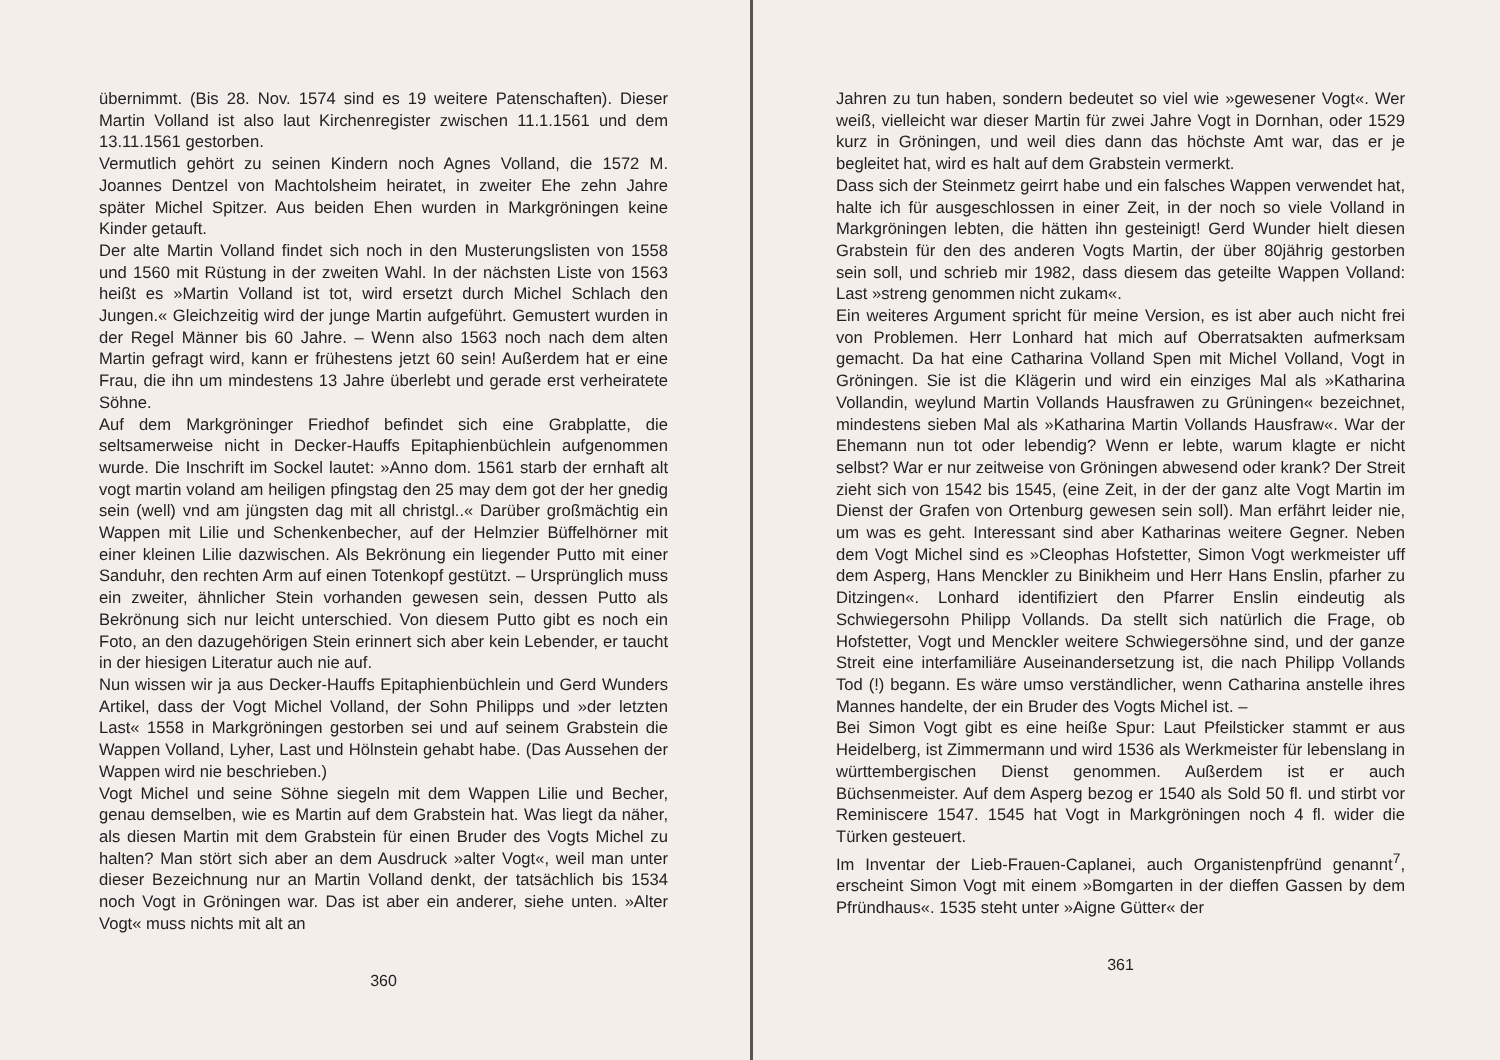übernimmt. (Bis 28. Nov. 1574 sind es 19 weitere Patenschaften). Dieser Martin Volland ist also laut Kirchenregister zwischen 11.1.1561 und dem 13.11.1561 gestorben.
Vermutlich gehört zu seinen Kindern noch Agnes Volland, die 1572 M. Joannes Dentzel von Machtolsheim heiratet, in zweiter Ehe zehn Jahre später Michel Spitzer. Aus beiden Ehen wurden in Markgröningen keine Kinder getauft.
Der alte Martin Volland findet sich noch in den Musterungslisten von 1558 und 1560 mit Rüstung in der zweiten Wahl. In der nächsten Liste von 1563 heißt es »Martin Volland ist tot, wird ersetzt durch Michel Schlach den Jungen.« Gleichzeitig wird der junge Martin aufgeführt. Gemustert wurden in der Regel Männer bis 60 Jahre. – Wenn also 1563 noch nach dem alten Martin gefragt wird, kann er frühestens jetzt 60 sein! Außerdem hat er eine Frau, die ihn um mindestens 13 Jahre überlebt und gerade erst verheiratete Söhne.
Auf dem Markgröninger Friedhof befindet sich eine Grabplatte, die seltsamerweise nicht in Decker-Hauffs Epitaphienbüchlein aufgenommen wurde. Die Inschrift im Sockel lautet: »Anno dom. 1561 starb der ernhaft alt vogt martin voland am heiligen pfingstag den 25 may dem got der her gnedig sein (well) vnd am jüngsten dag mit all christgl..« Darüber großmächtig ein Wappen mit Lilie und Schenkenbecher, auf der Helmzier Büffelhörner mit einer kleinen Lilie dazwischen. Als Bekrönung ein liegender Putto mit einer Sanduhr, den rechten Arm auf einen Totenkopf gestützt. – Ursprünglich muss ein zweiter, ähnlicher Stein vorhanden gewesen sein, dessen Putto als Bekrönung sich nur leicht unterschied. Von diesem Putto gibt es noch ein Foto, an den dazugehörigen Stein erinnert sich aber kein Lebender, er taucht in der hiesigen Literatur auch nie auf.
Nun wissen wir ja aus Decker-Hauffs Epitaphienbüchlein und Gerd Wunders Artikel, dass der Vogt Michel Volland, der Sohn Philipps und »der letzten Last« 1558 in Markgröningen gestorben sei und auf seinem Grabstein die Wappen Volland, Lyher, Last und Hölnstein gehabt habe. (Das Aussehen der Wappen wird nie beschrieben.)
Vogt Michel und seine Söhne siegeln mit dem Wappen Lilie und Becher, genau demselben, wie es Martin auf dem Grabstein hat. Was liegt da näher, als diesen Martin mit dem Grabstein für einen Bruder des Vogts Michel zu halten? Man stört sich aber an dem Ausdruck »alter Vogt«, weil man unter dieser Bezeichnung nur an Martin Volland denkt, der tatsächlich bis 1534 noch Vogt in Gröningen war. Das ist aber ein anderer, siehe unten. »Alter Vogt« muss nichts mit alt an
360
Jahren zu tun haben, sondern bedeutet so viel wie »gewesener Vogt«. Wer weiß, vielleicht war dieser Martin für zwei Jahre Vogt in Dornhan, oder 1529 kurz in Gröningen, und weil dies dann das höchste Amt war, das er je begleitet hat, wird es halt auf dem Grabstein vermerkt.
Dass sich der Steinmetz geirrt habe und ein falsches Wappen verwendet hat, halte ich für ausgeschlossen in einer Zeit, in der noch so viele Volland in Markgröningen lebten, die hätten ihn gesteinigt! Gerd Wunder hielt diesen Grabstein für den des anderen Vogts Martin, der über 80jährig gestorben sein soll, und schrieb mir 1982, dass diesem das geteilte Wappen Volland: Last »streng genommen nicht zukam«.
Ein weiteres Argument spricht für meine Version, es ist aber auch nicht frei von Problemen. Herr Lonhard hat mich auf Oberratsakten aufmerksam gemacht. Da hat eine Catharina Volland Spen mit Michel Volland, Vogt in Gröningen. Sie ist die Klägerin und wird ein einziges Mal als »Katharina Vollandin, weylund Martin Vollands Hausfrawen zu Grüningen« bezeichnet, mindestens sieben Mal als »Katharina Martin Vollands Hausfraw«. War der Ehemann nun tot oder lebendig? Wenn er lebte, warum klagte er nicht selbst? War er nur zeitweise von Gröningen abwesend oder krank? Der Streit zieht sich von 1542 bis 1545, (eine Zeit, in der der ganz alte Vogt Martin im Dienst der Grafen von Ortenburg gewesen sein soll). Man erfährt leider nie, um was es geht. Interessant sind aber Katharinas weitere Gegner. Neben dem Vogt Michel sind es »Cleophas Hofstetter, Simon Vogt werkmeister uff dem Asperg, Hans Menckler zu Binikheim und Herr Hans Enslin, pfarher zu Ditzingen«. Lonhard identifiziert den Pfarrer Enslin eindeutig als Schwiegersohn Philipp Vollands. Da stellt sich natürlich die Frage, ob Hofstetter, Vogt und Menckler weitere Schwiegersöhne sind, und der ganze Streit eine interfamiliäre Auseinandersetzung ist, die nach Philipp Vollands Tod (!) begann. Es wäre umso verständlicher, wenn Catharina anstelle ihres Mannes handelte, der ein Bruder des Vogts Michel ist. –
Bei Simon Vogt gibt es eine heiße Spur: Laut Pfeilsticker stammt er aus Heidelberg, ist Zimmermann und wird 1536 als Werkmeister für lebenslang in württembergischen Dienst genommen. Außerdem ist er auch Büchsenmeister. Auf dem Asperg bezog er 1540 als Sold 50 fl. und stirbt vor Reminiscere 1547. 1545 hat Vogt in Markgröningen noch 4 fl. wider die Türken gesteuert.
Im Inventar der Lieb-Frauen-Caplanei, auch Organistenpfründ genannt<sup>7</sup>, erscheint Simon Vogt mit einem »Bomgarten in der dieffen Gassen by dem Pfründhaus«. 1535 steht unter »Aigne Gütter« der
361